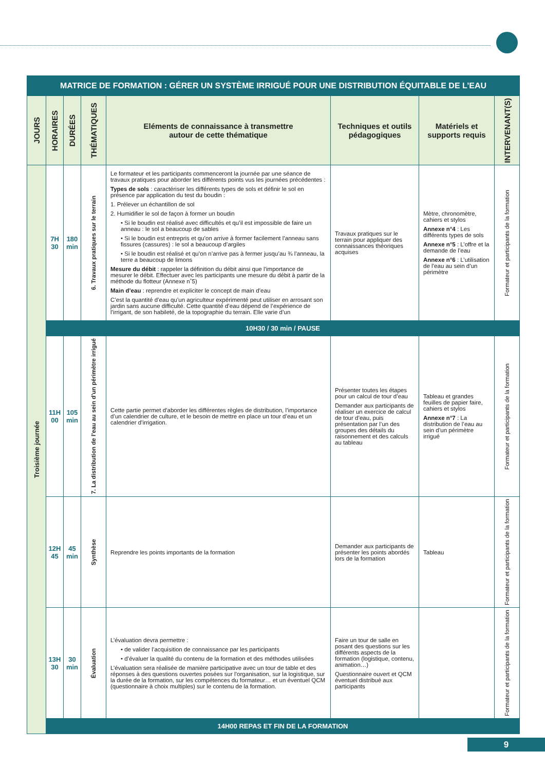| MATRICE DE FORMATION : GÉRER UN SYSTÈME IRRIGUÉ POUR UNE DISTRIBUTION ÉQUITABLE DE L’EAU | | | | | | | |
| JOURS | HORAIRES | DURÉES | THÉMATIQUES | Eléments de connaissance à transmettre autour de cette thématique | Techniques et outils pédagogiques | Matériels et supports requis | INTERVENANT(S) |
| Troisième journée | 7H 30 | 180 min | 6. Travaux pratiques sur le terrain | Le formateur et les participants commenceront la journée par une séance de travaux pratiques pour aborder les différents points vus les journées précédentes : Types de sols : caractériser les différents types de sols et définir le sol en présence par application du test du boudin : 1. Prélever un échantillon de sol 2. Humidifier le sol de façon à former un boudin • Si le boudin est réalisé avec difficultés et qu’il est impossible de faire un anneau : le sol a beaucoup de sables • Si le boudin est entrepris et qu’on arrive à former facilement l’anneau sans fissures (cassures) : le sol a beaucoup d’argiles • Si le boudin est réalisé et qu’on n’arrive pas à fermer jusqu’au ¾ l’anneau, la terre a beaucoup de limons Mesure du débit : rappeler la définition du débit ainsi que l’importance de mesurer le débit. Effectuer avec les participants une mesure du débit à partir de la méthode du flotteur (Annexe n˚5) Main d’eau : reprendre et expliciter le concept de main d’eau C’est la quantité d’eau qu’un agriculteur expérimenté peut utiliser en arrosant son jardin sans aucune difficulté. Cette quantité d’eau dépend de l’expérience de l’irrigant, de son habileté, de la topographie du terrain. Elle varie d’un | Travaux pratiques sur le terrain pour appliquer des connaissances théoriques acquises | Mètre, chronomètre, cahiers et stylos Annexe n°4 : Les différents types de sols Annexe n°5 : L’offre et la demande de l’eau Annexe n°6 : L’utilisation de l’eau au sein d’un périmètre | Formateur et participants de la formation |
| | 10H30 / 30 min / PAUSE | | | | | | |
| | 11H 00 | 105 min | 7. La distribution de l’eau au sein d’un périmètre irrigué | Cette partie permet d’aborder les différentes règles de distribution, l’importance d’un calendrier de culture, et le besoin de mettre en place un tour d’eau et un calendrier d’irrigation. | Présenter toutes les étapes pour un calcul de tour d’eau Demander aux participants de réaliser un exercice de calcul de tour d’eau, puis présentation par l’un des groupes des détails du raisonnement et des calculs au tableau | Tableau et grandes feuilles de papier faire, cahiers et stylos Annexe n°7 : La distribution de l’eau au sein d’un périmètre irrigué | Formateur et participants de la formation |
| | 12H 45 | 45 min | Synthèse | Reprendre les points importants de la formation | Demander aux participants de présenter les points abordés lors de la formation | Tableau | Formateur et participants de la formation |
| | 13H 30 | 30 min | Évaluation | L’évaluation devra permettre : • de valider l’acquisition de connaissance par les participants • d’évaluer la qualité du contenu de la formation et des méthodes utilisées L’évaluation sera réalisée de manière participative avec un tour de table et des réponses à des questions ouvertes posées sur l’organisation, sur la logistique, sur la durée de la formation, sur les compétences du formateur… et un éventuel QCM (questionnaire à choix multiples) sur le contenu de la formation. | Faire un tour de salle en posant des questions sur les différents aspects de la formation (logistique, contenu, animation…) Questionnaire ouvert et QCM éventuel distribué aux participants | | Formateur et participants de la formation |
| | 14H00 REPAS ET FIN DE LA FORMATION | | | | | | |
9